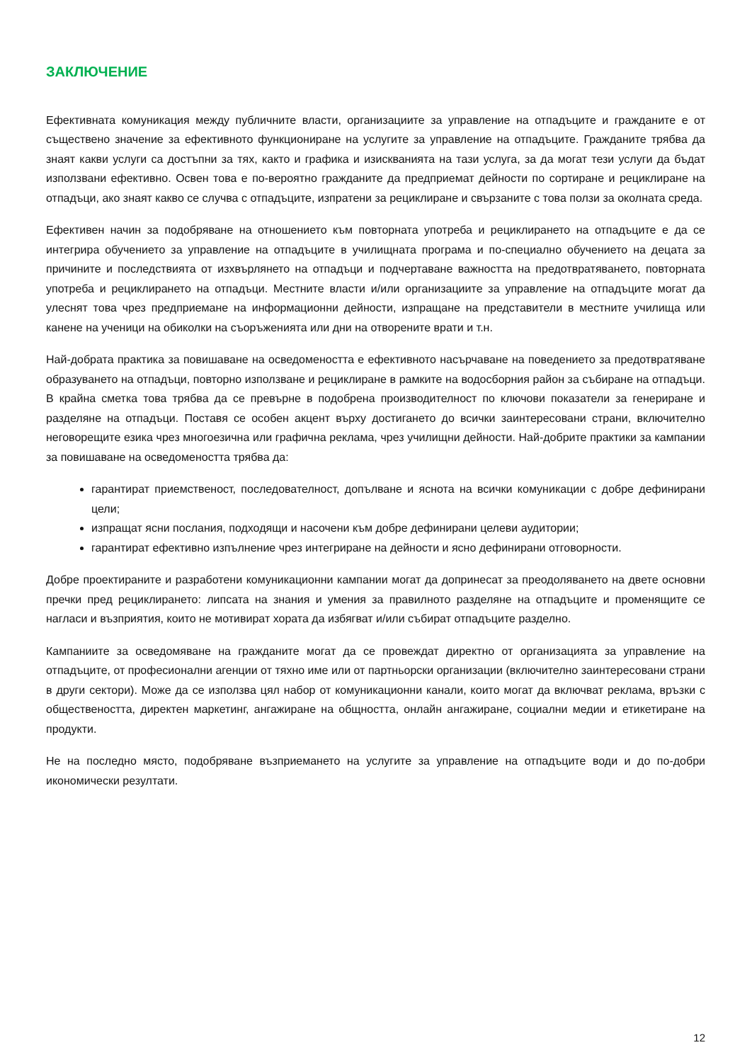ЗАКЛЮЧЕНИЕ
Ефективната комуникация между публичните власти, организациите за управление на отпадъците и гражданите е от съществено значение за ефективното функциониране на услугите за управление на отпадъците. Гражданите трябва да знаят какви услуги са достъпни за тях, както и графика и изискванията на тази услуга, за да могат тези услуги да бъдат използвани ефективно. Освен това е по-вероятно гражданите да предприемат дейности по сортиране и рециклиране на отпадъци, ако знаят какво се случва с отпадъците, изпратени за рециклиране и свързаните с това ползи за околната среда.
Ефективен начин за подобряване на отношението към повторната употреба и рециклирането на отпадъците е да се интегрира обучението за управление на отпадъците в училищната програма и по-специално обучението на децата за причините и последствията от изхвърлянето на отпадъци и подчертаване важността на предотвратяването, повторната употреба и рециклирането на отпадъци. Местните власти и/или организациите за управление на отпадъците могат да улеснят това чрез предприемане на информационни дейности, изпращане на представители в местните училища или канене на ученици на обиколки на съоръженията или дни на отворените врати и т.н.
Най-добрата практика за повишаване на осведомеността е ефективното насърчаване на поведението за предотвратяване образуването на отпадъци, повторно използване и рециклиране в рамките на водосборния район за събиране на отпадъци. В крайна сметка това трябва да се превърне в подобрена производителност по ключови показатели за генериране и разделяне на отпадъци. Поставя се особен акцент върху достигането до всички заинтересовани страни, включително неговорещите езика чрез многоезична или графична реклама, чрез училищни дейности. Най-добрите практики за кампании за повишаване на осведомеността трябва да:
гарантират приемственост, последователност, допълване и яснота на всички комуникации с добре дефинирани цели;
изпращат ясни послания, подходящи и насочени към добре дефинирани целеви аудитории;
гарантират ефективно изпълнение чрез интегриране на дейности и ясно дефинирани отговорности.
Добре проектираните и разработени комуникационни кампании могат да допринесат за преодоляването на двете основни пречки пред рециклирането: липсата на знания и умения за правилното разделяне на отпадъците и променящите се нагласи и възприятия, които не мотивират хората да избягват и/или събират отпадъците разделно.
Кампаниите за осведомяване на гражданите могат да се провеждат директно от организацията за управление на отпадъците, от професионални агенции от тяхно име или от партньорски организации (включително заинтересовани страни в други сектори). Може да се използва цял набор от комуникационни канали, които могат да включват реклама, връзки с обществеността, директен маркетинг, ангажиране на общността, онлайн ангажиране, социални медии и етикетиране на продукти.
Не на последно място, подобряване възприемането на услугите за управление на отпадъците води и до по-добри икономически резултати.
12